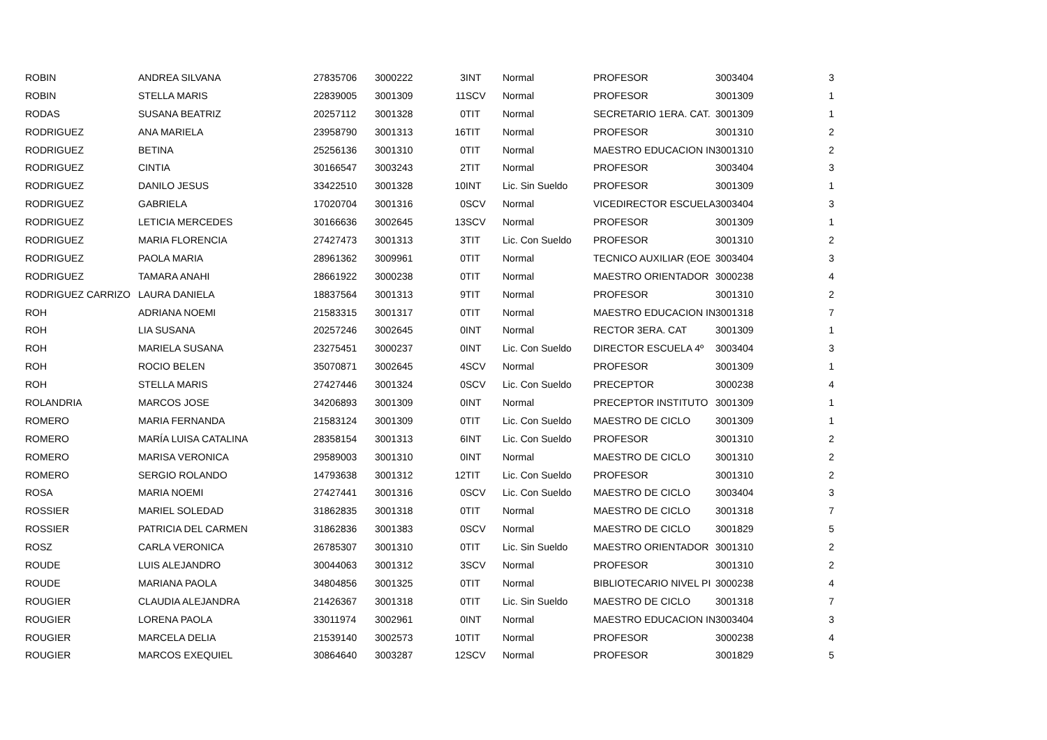| ROBIN | ANDREA SILVANA | 27835706 | 3000222 | 3 | INT | Normal | PROFESOR | 3003404 | 3 |
| ROBIN | STELLA MARIS | 22839005 | 3001309 | 11 | SCV | Normal | PROFESOR | 3001309 | 1 |
| RODAS | SUSANA BEATRIZ | 20257112 | 3001328 | 0 | TIT | Normal | SECRETARIO 1ERA. CAT. | 3001309 | 1 |
| RODRIGUEZ | ANA MARIELA | 23958790 | 3001313 | 16 | TIT | Normal | PROFESOR | 3001310 | 2 |
| RODRIGUEZ | BETINA | 25256136 | 3001310 | 0 | TIT | Normal | MAESTRO EDUCACION IN | 3001310 | 2 |
| RODRIGUEZ | CINTIA | 30166547 | 3003243 | 2 | TIT | Normal | PROFESOR | 3003404 | 3 |
| RODRIGUEZ | DANILO JESUS | 33422510 | 3001328 | 10 | INT | Lic. Sin Sueldo | PROFESOR | 3001309 | 1 |
| RODRIGUEZ | GABRIELA | 17020704 | 3001316 | 0 | SCV | Normal | VICEDIRECTOR ESCUELA | 3003404 | 3 |
| RODRIGUEZ | LETICIA MERCEDES | 30166636 | 3002645 | 13 | SCV | Normal | PROFESOR | 3001309 | 1 |
| RODRIGUEZ | MARIA FLORENCIA | 27427473 | 3001313 | 3 | TIT | Lic. Con Sueldo | PROFESOR | 3001310 | 2 |
| RODRIGUEZ | PAOLA MARIA | 28961362 | 3009961 | 0 | TIT | Normal | TECNICO AUXILIAR (EOE | 3003404 | 3 |
| RODRIGUEZ | TAMARA ANAHI | 28661922 | 3000238 | 0 | TIT | Normal | MAESTRO ORIENTADOR | 3000238 | 4 |
| RODRIGUEZ CARRIZO | LAURA DANIELA | 18837564 | 3001313 | 9 | TIT | Normal | PROFESOR | 3001310 | 2 |
| ROH | ADRIANA NOEMI | 21583315 | 3001317 | 0 | TIT | Normal | MAESTRO EDUCACION IN | 3001318 | 7 |
| ROH | LIA SUSANA | 20257246 | 3002645 | 0 | INT | Normal | RECTOR 3ERA. CAT | 3001309 | 1 |
| ROH | MARIELA SUSANA | 23275451 | 3000237 | 0 | INT | Lic. Con Sueldo | DIRECTOR ESCUELA 4º | 3003404 | 3 |
| ROH | ROCIO BELEN | 35070871 | 3002645 | 4 | SCV | Normal | PROFESOR | 3001309 | 1 |
| ROH | STELLA MARIS | 27427446 | 3001324 | 0 | SCV | Lic. Con Sueldo | PRECEPTOR | 3000238 | 4 |
| ROLANDRIA | MARCOS JOSE | 34206893 | 3001309 | 0 | INT | Normal | PRECEPTOR INSTITUTO | 3001309 | 1 |
| ROMERO | MARIA FERNANDA | 21583124 | 3001309 | 0 | TIT | Lic. Con Sueldo | MAESTRO DE CICLO | 3001309 | 1 |
| ROMERO | MARÍA LUISA CATALINA | 28358154 | 3001313 | 6 | INT | Lic. Con Sueldo | PROFESOR | 3001310 | 2 |
| ROMERO | MARISA VERONICA | 29589003 | 3001310 | 0 | INT | Normal | MAESTRO DE CICLO | 3001310 | 2 |
| ROMERO | SERGIO ROLANDO | 14793638 | 3001312 | 12 | TIT | Lic. Con Sueldo | PROFESOR | 3001310 | 2 |
| ROSA | MARIA NOEMI | 27427441 | 3001316 | 0 | SCV | Lic. Con Sueldo | MAESTRO DE CICLO | 3003404 | 3 |
| ROSSIER | MARIEL SOLEDAD | 31862835 | 3001318 | 0 | TIT | Normal | MAESTRO DE CICLO | 3001318 | 7 |
| ROSSIER | PATRICIA DEL CARMEN | 31862836 | 3001383 | 0 | SCV | Normal | MAESTRO DE CICLO | 3001829 | 5 |
| ROSZ | CARLA VERONICA | 26785307 | 3001310 | 0 | TIT | Lic. Sin Sueldo | MAESTRO ORIENTADOR | 3001310 | 2 |
| ROUDE | LUIS ALEJANDRO | 30044063 | 3001312 | 3 | SCV | Normal | PROFESOR | 3001310 | 2 |
| ROUDE | MARIANA PAOLA | 34804856 | 3001325 | 0 | TIT | Normal | BIBLIOTECARIO NIVEL PI | 3000238 | 4 |
| ROUGIER | CLAUDIA ALEJANDRA | 21426367 | 3001318 | 0 | TIT | Lic. Sin Sueldo | MAESTRO DE CICLO | 3001318 | 7 |
| ROUGIER | LORENA PAOLA | 33011974 | 3002961 | 0 | INT | Normal | MAESTRO EDUCACION IN | 3003404 | 3 |
| ROUGIER | MARCELA DELIA | 21539140 | 3002573 | 10 | TIT | Normal | PROFESOR | 3000238 | 4 |
| ROUGIER | MARCOS EXEQUIEL | 30864640 | 3003287 | 12 | SCV | Normal | PROFESOR | 3001829 | 5 |